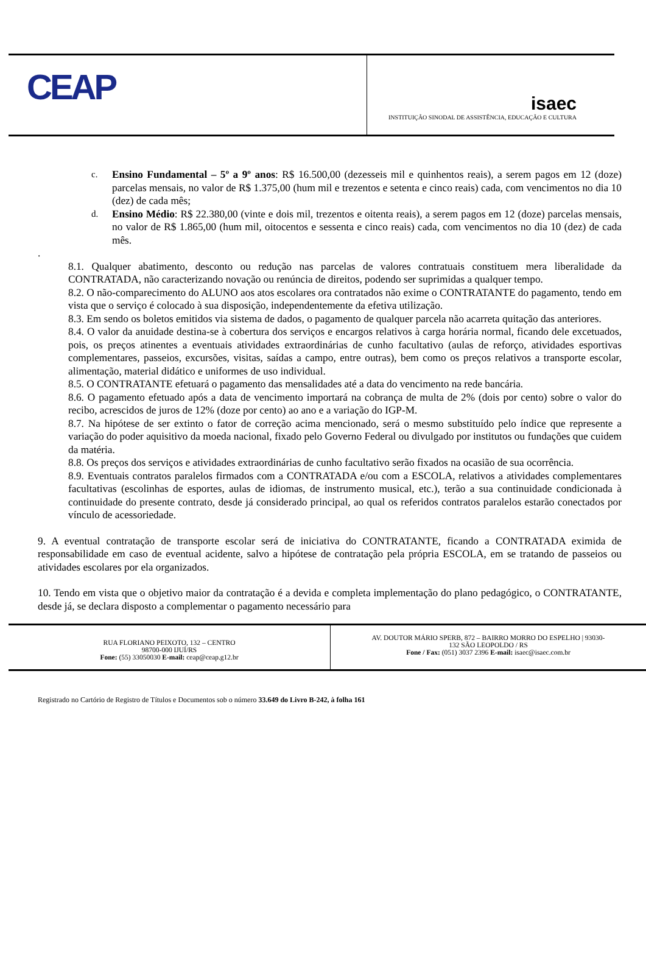CEAP
isaec
INSTITUIÇÃO SINODAL DE ASSISTÊNCIA, EDUCAÇÃO E CULTURA
c.
Ensino Fundamental – 5º a 9º anos: R$ 16.500,00 (dezesseis mil e quinhentos reais), a serem pagos em 12 (doze) parcelas mensais, no valor de R$ 1.375,00 (hum mil e trezentos e setenta e cinco reais) cada, com vencimentos no dia 10 (dez) de cada mês;
d.
Ensino Médio: R$ 22.380,00 (vinte e dois mil, trezentos e oitenta reais), a serem pagos em 12 (doze) parcelas mensais, no valor de R$ 1.865,00 (hum mil, oitocentos e sessenta e cinco reais) cada, com vencimentos no dia 10 (dez) de cada mês.
.
8.1. Qualquer abatimento, desconto ou redução nas parcelas de valores contratuais constituem mera liberalidade da CONTRATADA, não caracterizando novação ou renúncia de direitos, podendo ser suprimidas a qualquer tempo.
8.2. O não-comparecimento do ALUNO aos atos escolares ora contratados não exime o CONTRATANTE do pagamento, tendo em vista que o serviço é colocado à sua disposição, independentemente da efetiva utilização.
8.3. Em sendo os boletos emitidos via sistema de dados, o pagamento de qualquer parcela não acarreta quitação das anteriores.
8.4. O valor da anuidade destina-se à cobertura dos serviços e encargos relativos à carga horária normal, ficando dele excetuados, pois, os preços atinentes a eventuais atividades extraordinárias de cunho facultativo (aulas de reforço, atividades esportivas complementares, passeios, excursões, visitas, saídas a campo, entre outras), bem como os preços relativos a transporte escolar, alimentação, material didático e uniformes de uso individual.
8.5. O CONTRATANTE efetuará o pagamento das mensalidades até a data do vencimento na rede bancária.
8.6. O pagamento efetuado após a data de vencimento importará na cobrança de multa de 2% (dois por cento) sobre o valor do recibo, acrescidos de juros de 12% (doze por cento) ao ano e a variação do IGP-M.
8.7. Na hipótese de ser extinto o fator de correção acima mencionado, será o mesmo substituído pelo índice que represente a variação do poder aquisitivo da moeda nacional, fixado pelo Governo Federal ou divulgado por institutos ou fundações que cuidem da matéria.
8.8. Os preços dos serviços e atividades extraordinárias de cunho facultativo serão fixados na ocasião de sua ocorrência.
8.9. Eventuais contratos paralelos firmados com a CONTRATADA e/ou com a ESCOLA, relativos a atividades complementares facultativas (escolinhas de esportes, aulas de idiomas, de instrumento musical, etc.), terão a sua continuidade condicionada à continuidade do presente contrato, desde já considerado principal, ao qual os referidos contratos paralelos estarão conectados por vínculo de acessoriedade.
9. A eventual contratação de transporte escolar será de iniciativa do CONTRATANTE, ficando a CONTRATADA eximida de responsabilidade em caso de eventual acidente, salvo a hipótese de contratação pela própria ESCOLA, em se tratando de passeios ou atividades escolares por ela organizados.
10. Tendo em vista que o objetivo maior da contratação é a devida e completa implementação do plano pedagógico, o CONTRATANTE, desde já, se declara disposto a complementar o pagamento necessário para
RUA FLORIANO PEIXOTO, 132 – CENTRO
98700-000 IJUÍ/RS
Fone: (55) 33050030 E-mail: ceap@ceap.g12.br
AV. DOUTOR MÁRIO SPERB, 872 – BAIRRO MORRO DO ESPELHO | 93030-
132 SÃO LEOPOLDO / RS
Fone / Fax: (051) 3037 2396 E-mail: isaec@isaec.com.br
Registrado no Cartório de Registro de Títulos e Documentos sob o número 33.649 do Livro B-242, à folha 161